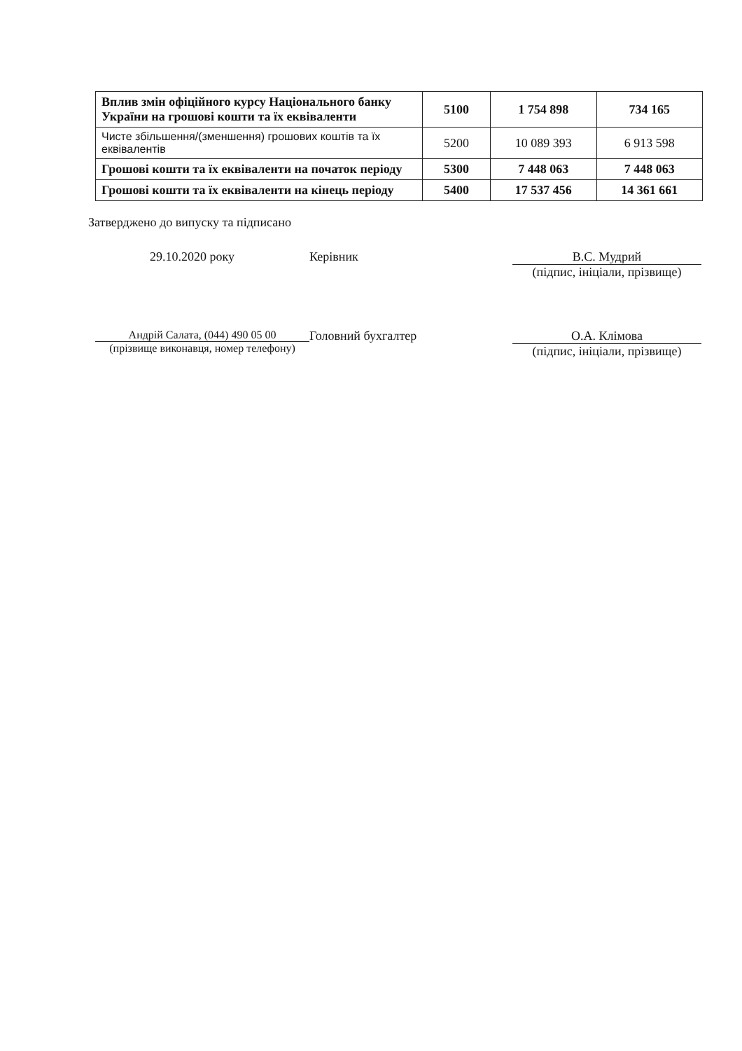| Вплив змін офіційного курсу Національного банку України на грошові кошти та їх еквіваленти | 5100 | 1 754 898 | 734 165 |
| Чисте збільшення/(зменшення) грошових коштів та їх еквівалентів | 5200 | 10 089 393 | 6 913 598 |
| Грошові кошти та їх еквіваленти на початок періоду | 5300 | 7 448 063 | 7 448 063 |
| Грошові кошти та їх еквіваленти на кінець періоду | 5400 | 17 537 456 | 14 361 661 |
Затверджено до випуску та підписано
29.10.2020 року Керівник В.С. Мудрий
(підпис, ініціали, прізвище)
Андрій Салата, (044) 490 05 00
(прізвище виконавця, номер телефону)
Головний бухгалтер О.А. Клімова
(підпис, ініціали, прізвище)